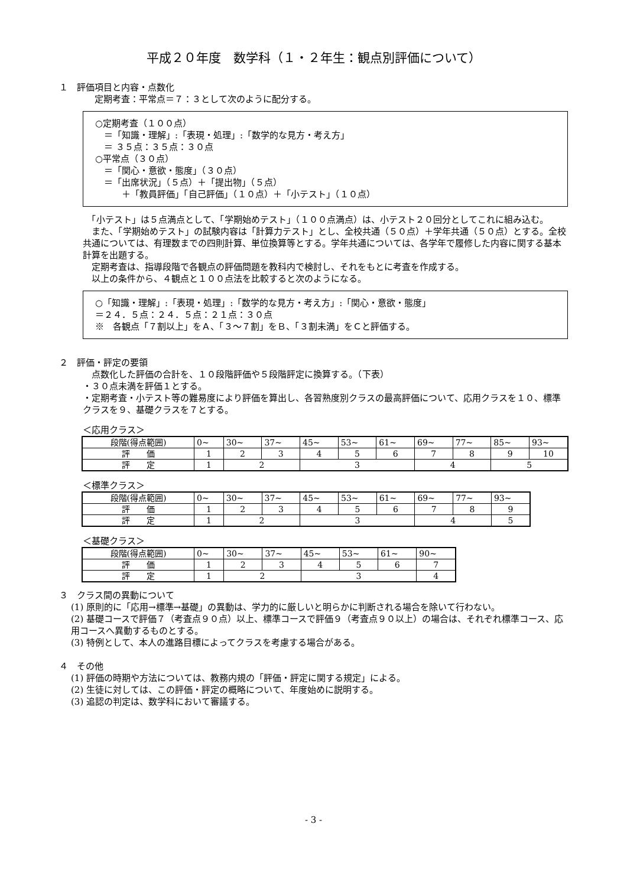平成２０年度　数学科（１・２年生：観点別評価について）
１　評価項目と内容・点数化
定期考査：平常点＝７：３として次のように配分する。
○定期考査（１００点）
　＝「知識・理解」:「表現・処理」:「数学的な見方・考え方」
　＝ ３５点：３５点：３０点
○平常点（３０点）
　＝「関心・意欲・態度」（３０点）
　＝「出席状況」（５点）＋「提出物」（５点）
　　　＋「教員評価」「自己評価」（１０点）＋「小テスト」（１０点）
　「小テスト」は５点満点として、「学期始めテスト」（１００点満点）は、小テスト２０回分としてこれに組み込む。
　また、「学期始めテスト」の試験内容は「計算力テスト」とし、全校共通（５０点）＋学年共通（５０点）とする。全校共通については、有理数までの四則計算、単位換算等とする。学年共通については、各学年で履修した内容に関する基本計算を出題する。
　定期考査は、指導段階で各観点の評価問題を教科内で検討し、それをもとに考査を作成する。
　以上の条件から、４観点と１００点法を比較すると次のようになる。
○「知識・理解」:「表現・処理」:「数学的な見方・考え方」:「関心・意欲・態度」
＝２４．５点：２４．５点：２１点：３０点
※　各観点「７割以上」をＡ、「３～７割」をＢ、「３割未満」をＣと評価する。
２　評価・評定の要領
　点数化した評価の合計を、１０段階評価や５段階評定に換算する。（下表）
・３０点未満を評価１とする。
・定期考査・小テスト等の難易度により評価を算出し、各習熟度別クラスの最高評価について、応用クラスを１０、標準クラスを９、基礎クラスを７とする。
＜応用クラス＞
| 段階(得点範囲) | 0~ | 30~ | 37~ | 45~ | 53~ | 61~ | 69~ | 77~ | 85~ | 93~ |
| 評 価 | 1 | 2 | 3 | 4 | 5 | 6 | 7 | 8 | 9 | 10 |
| 評 定 | 1 | 2 | | 3 | | | 4 | | 5 | |
＜標準クラス＞
| 段階(得点範囲) | 0~ | 30~ | 37~ | 45~ | 53~ | 61~ | 69~ | 77~ | 93~ |
| 評 価 | 1 | 2 | 3 | 4 | 5 | 6 | 7 | 8 | 9 |
| 評 定 | 1 | 2 | | 3 | | | 4 | | 5 |
＜基礎クラス＞
| 段階(得点範囲) | 0~ | 30~ | 37~ | 45~ | 53~ | 61~ | 90~ |
| 評 価 | 1 | 2 | 3 | 4 | 5 | 6 | 7 |
| 評 定 | 1 | 2 | | 3 | | | 4 |
３　クラス間の異動について
(1) 原則的に「応用→標準→基礎」の異動は、学力的に厳しいと明らかに判断される場合を除いて行わない。
(2) 基礎コースで評価７（考査点９０点）以上、標準コースで評価９（考査点９０以上）の場合は、それぞれ標準コース、応用コースへ異動するものとする。
(3) 特例として、本人の進路目標によってクラスを考慮する場合がある。
４　その他
(1) 評価の時期や方法については、教務内規の「評価・評定に関する規定」による。
(2) 生徒に対しては、この評価・評定の概略について、年度始めに説明する。
(3) 追認の判定は、数学科において審議する。
- 3 -